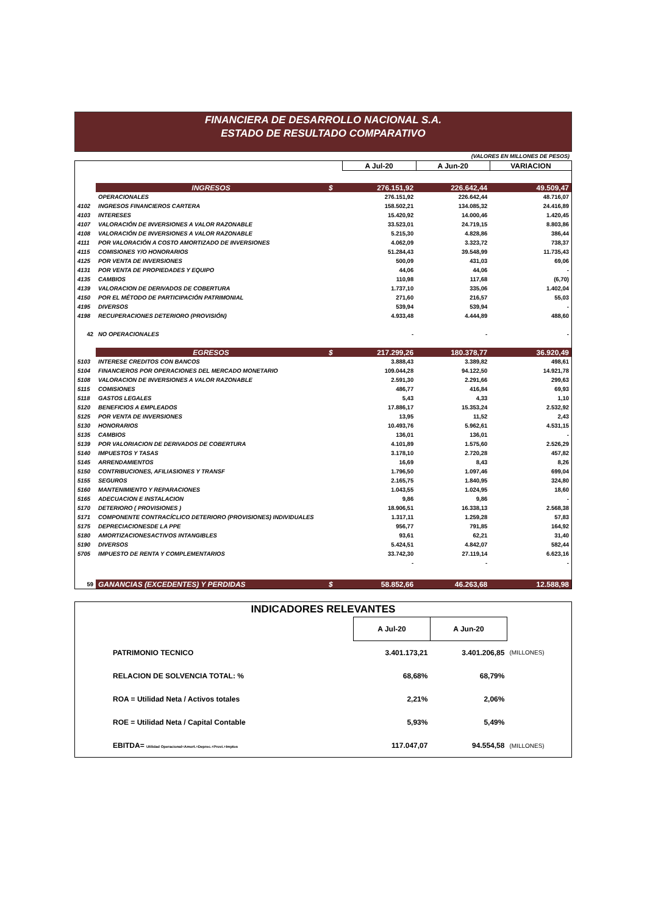FINANCIERA DE DESARROLLO NACIONAL S.A.
ESTADO DE RESULTADO COMPARATIVO
(VALORES EN MILLONES DE PESOS)
| | | | A Jul-20 | A Jun-20 | VARIACION |
| | INGRESOS | $ | 276.151,92 | 226.642,44 | 49.509,47 |
| | OPERACIONALES | | 276.151,92 | 226.642,44 | 48.716,07 |
| 4102 | INGRESOS FINANCIEROS CARTERA | | 158.502,21 | 134.085,32 | 24.416,89 |
| 4103 | INTERESES | | 15.420,92 | 14.000,46 | 1.420,45 |
| 4107 | VALORACIÓN DE INVERSIONES A VALOR RAZONABLE | | 33.523,01 | 24.719,15 | 8.803,86 |
| 4108 | VALORACIÓN DE INVERSIONES A VALOR RAZONABLE | | 5.215,30 | 4.828,86 | 386,44 |
| 4111 | POR VALORACIÓN A COSTO AMORTIZADO DE INVERSIONES | | 4.062,09 | 3.323,72 | 738,37 |
| 4115 | COMISIONES Y/O HONORARIOS | | 51.284,43 | 39.548,99 | 11.735,43 |
| 4125 | POR VENTA DE INVERSIONES | | 500,09 | 431,03 | 69,06 |
| 4131 | POR VENTA DE PROPIEDADES Y EQUIPO | | 44,06 | 44,06 | - |
| 4135 | CAMBIOS | | 110,98 | 117,68 | (6,70) |
| 4139 | VALORACION DE DERIVADOS DE COBERTURA | | 1.737,10 | 335,06 | 1.402,04 |
| 4150 | POR EL MÉTODO DE PARTICIPACIÓN PATRIMONIAL | | 271,60 | 216,57 | 55,03 |
| 4195 | DIVERSOS | | 539,94 | 539,94 | - |
| 4198 | RECUPERACIONES DETERIORO (PROVISIÓN) | | 4.933,48 | 4.444,89 | 488,60 |
| 42 | NO OPERACIONALES | | - | - | - |
| | EGRESOS | $ | 217.299,26 | 180.378,77 | 36.920,49 |
| 5103 | INTERESE CREDITOS CON BANCOS | | 3.888,43 | 3.389,82 | 498,61 |
| 5104 | FINANCIEROS POR OPERACIONES DEL MERCADO MONETARIO | | 109.044,28 | 94.122,50 | 14.921,78 |
| 5108 | VALORACION DE INVERSIONES A VALOR RAZONABLE | | 2.591,30 | 2.291,66 | 299,63 |
| 5115 | COMISIONES | | 486,77 | 416,84 | 69,93 |
| 5118 | GASTOS LEGALES | | 5,43 | 4,33 | 1,10 |
| 5120 | BENEFICIOS A EMPLEADOS | | 17.886,17 | 15.353,24 | 2.532,92 |
| 5125 | POR VENTA DE INVERSIONES | | 13,95 | 11,52 | 2,43 |
| 5130 | HONORARIOS | | 10.493,76 | 5.962,61 | 4.531,15 |
| 5135 | CAMBIOS | | 136,01 | 136,01 | - |
| 5139 | POR VALORIACION DE DERIVADOS DE COBERTURA | | 4.101,89 | 1.575,60 | 2.526,29 |
| 5140 | IMPUESTOS Y TASAS | | 3.178,10 | 2.720,28 | 457,82 |
| 5145 | ARRENDAMIENTOS | | 16,69 | 8,43 | 8,26 |
| 5150 | CONTRIBUCIONES, AFILIASIONES Y TRANSF | | 1.796,50 | 1.097,46 | 699,04 |
| 5155 | SEGUROS | | 2.165,75 | 1.840,95 | 324,80 |
| 5160 | MANTENIMIENTO Y REPARACIONES | | 1.043,55 | 1.024,95 | 18,60 |
| 5165 | ADECUACION E INSTALACION | | 9,86 | 9,86 | - |
| 5170 | DETERIORO ( PROVISIONES ) | | 18.906,51 | 16.338,13 | 2.568,38 |
| 5171 | COMPONENTE CONTRACÍCLICO DETERIORO (PROVISIONES) INDIVIDUALES | | 1.317,11 | 1.259,28 | 57,83 |
| 5175 | DEPRECIACIONESDE LA PPE | | 956,77 | 791,85 | 164,92 |
| 5180 | AMORTIZACIONESACTIVOS INTANGIBLES | | 93,61 | 62,21 | 31,40 |
| 5190 | DIVERSOS | | 5.424,51 | 4.842,07 | 582,44 |
| 5705 | IMPUESTO DE RENTA Y COMPLEMENTARIOS | | 33.742,30 | 27.119,14 | 6.623,16 |
| | | | - | - | - |
| 59 | GANANCIAS (EXCEDENTES) Y PERDIDAS | $ | 58.852,66 | 46.263,68 | 12.588,98 |
| INDICADORES RELEVANTES | | | | |
| | | A Jul-20 | A Jun-20 | |
| | PATRIMONIO TECNICO | 3.401.173,21 | 3.401.206,85 | (MILLONES) |
| | RELACION DE SOLVENCIA TOTAL: % | 68,68% | 68,79% | |
| | ROA = Utilidad Neta / Activos totales | 2,21% | 2,06% | |
| | ROE = Utilidad Neta / Capital Contable | 5,93% | 5,49% | |
| | EBITDA= Utilidad Operacional+Amort.+Deprec.+Provi.+Imptos | 117.047,07 | 94.554,58 | (MILLONES) |